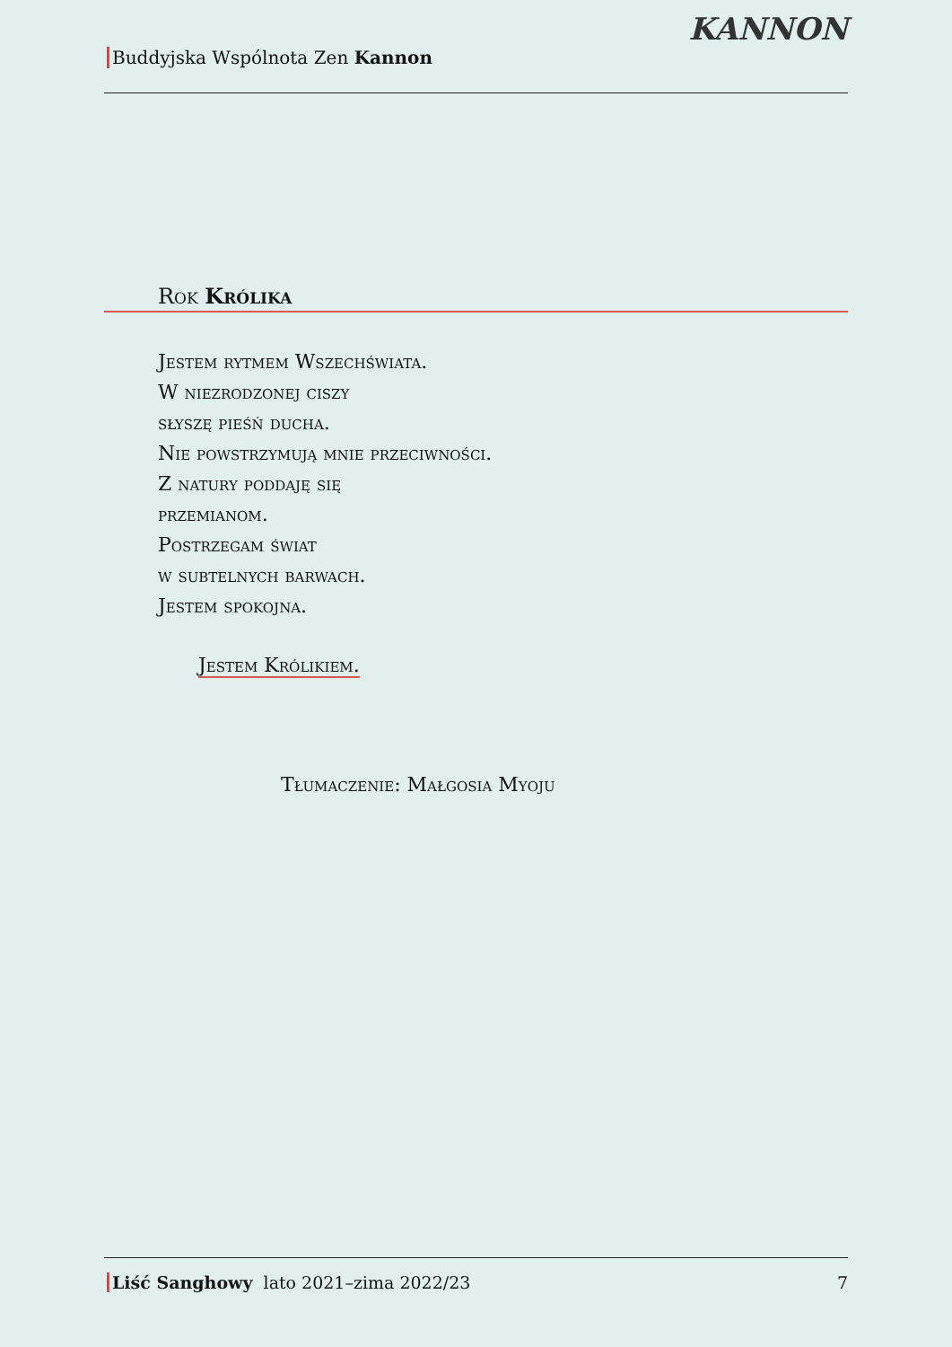Buddyjska Wspólnota Zen Kannon
KANNON
Rok Królika
Jestem rytmem Wszechświata.
W niezrodzonej ciszy
słyszę pieśń ducha.
Nie powstrzymują mnie przeciwności.
Z natury poddaję się
przemianom.
Postrzegam świat
w subtelnych barwach.
Jestem spokojna.
Jestem Królikiem.
Tłumaczenie: Małgosia Myoju
Liść Sanghowy lato 2021–zima 2022/23
7